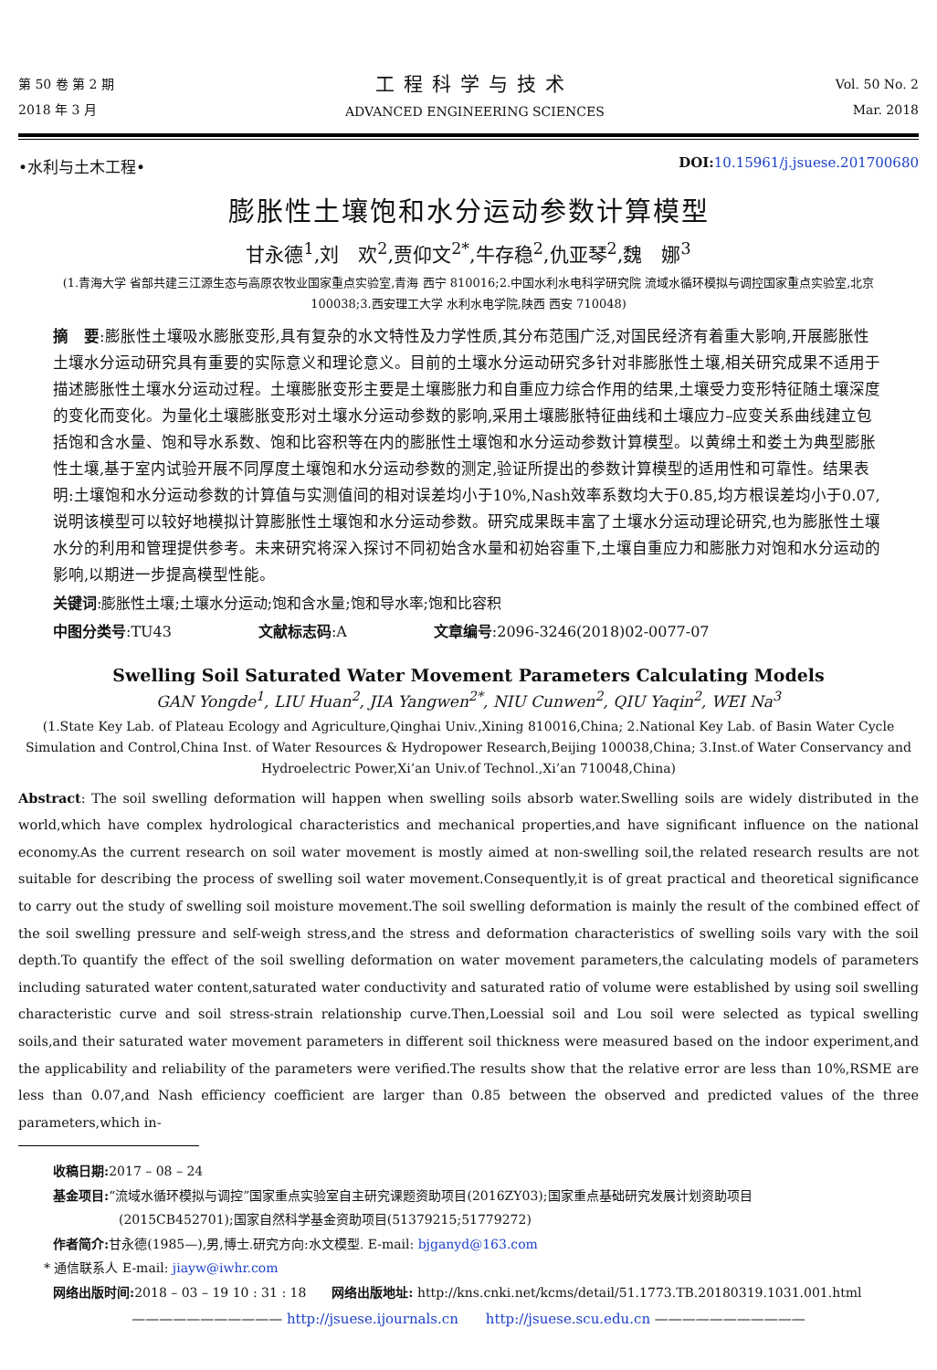第 50 卷 第 2 期
2018 年 3 月
工程科学与技术
ADVANCED ENGINEERING SCIENCES
Vol. 50 No. 2
Mar. 2018
•水利与土木工程• DOI: 10.15961/j.jsuese.201700680
膨胀性土壤饱和水分运动参数计算模型
甘永德<sup>1</sup>,刘　欢<sup>2</sup>,贾仰文<sup>2*</sup>,牛存稳<sup>2</sup>,仇亚琴<sup>2</sup>,魏　娜<sup>3</sup>
(1.青海大学 省部共建三江源生态与高原农牧业国家重点实验室,青海 西宁 810016;2.中国水利水电科学研究院 流域水循环模拟与调控国家重点实验室,北京 100038;3.西安理工大学 水利水电学院,陕西 西安 710048)
摘　要:膨胀性土壤吸水膨胀变形,具有复杂的水文特性及力学性质,其分布范围广泛,对国民经济有着重大影响,开展膨胀性土壤水分运动研究具有重要的实际意义和理论意义。目前的土壤水分运动研究多针对非膨胀性土壤,相关研究成果不适用于描述膨胀性土壤水分运动过程。土壤膨胀变形主要是土壤膨胀力和自重应力综合作用的结果,土壤受力变形特征随土壤深度的变化而变化。为量化土壤膨胀变形对土壤水分运动参数的影响,采用土壤膨胀特征曲线和土壤应力–应变关系曲线建立包括饱和含水量、饱和导水系数、饱和比容积等在内的膨胀性土壤饱和水分运动参数计算模型。以黄绵土和娄土为典型膨胀性土壤,基于室内试验开展不同厚度土壤饱和水分运动参数的测定,验证所提出的参数计算模型的适用性和可靠性。结果表明:土壤饱和水分运动参数的计算值与实测值间的相对误差均小于10%,Nash效率系数均大于0.85,均方根误差均小于0.07,说明该模型可以较好地模拟计算膨胀性土壤饱和水分运动参数。研究成果既丰富了土壤水分运动理论研究,也为膨胀性土壤水分的利用和管理提供参考。未来研究将深入探讨不同初始含水量和初始容重下,土壤自重应力和膨胀力对饱和水分运动的影响,以期进一步提高模型性能。
关键词:膨胀性土壤;土壤水分运动;饱和含水量;饱和导水率;饱和比容积
中图分类号:TU43 文献标志码:A 文章编号:2096-3246(2018)02-0077-07
Swelling Soil Saturated Water Movement Parameters Calculating Models
GAN Yongde<sup>1</sup>, LIU Huan<sup>2</sup>, JIA Yangwen<sup>2*</sup>, NIU Cunwen<sup>2</sup>, QIU Yaqin<sup>2</sup>, WEI Na<sup>3</sup>
(1.State Key Lab. of Plateau Ecology and Agriculture,Qinghai Univ.,Xining 810016,China; 2.National Key Lab. of Basin Water Cycle Simulation and Control,China Inst. of Water Resources & Hydropower Research,Beijing 100038,China; 3.Inst.of Water Conservancy and Hydroelectric Power,Xi’an Univ.of Technol.,Xi’an 710048,China)
Abstract: The soil swelling deformation will happen when swelling soils absorb water.Swelling soils are widely distributed in the world,which have complex hydrological characteristics and mechanical properties,and have significant influence on the national economy.As the current research on soil water movement is mostly aimed at non-swelling soil,the related research results are not suitable for describing the process of swelling soil water movement.Consequently,it is of great practical and theoretical significance to carry out the study of swelling soil moisture movement.The soil swelling deformation is mainly the result of the combined effect of the soil swelling pressure and self-weigh stress,and the stress and deformation characteristics of swelling soils vary with the soil depth.To quantify the effect of the soil swelling deformation on water movement parameters,the calculating models of parameters including saturated water content,saturated water conductivity and saturated ratio of volume were established by using soil swelling characteristic curve and soil stress-strain relationship curve.Then,Loessial soil and Lou soil were selected as typical swelling soils,and their saturated water movement parameters in different soil thickness were measured based on the indoor experiment,and the applicability and reliability of the parameters were verified.The results show that the relative error are less than 10%,RSME are less than 0.07,and Nash efficiency coefficient are larger than 0.85 between the observed and predicted values of the three parameters,which in-
收稿日期: 2017 – 08 – 24
基金项目:“流域水循环模拟与调控”国家重点实验室自主研究课题资助项目(2016ZY03);国家重点基础研究发展计划资助项目
(2015CB452701);国家自然科学基金资助项目(51379215;51779272)
作者简介: 甘永德(1985—),男,博士.研究方向:水文模型. E-mail: bjganyd@163.com
* 通信联系人 E-mail: jiayw@iwhr.com
网络出版时间: 2018 – 03 – 19 10 : 31 : 18　　网络出版地址: http://kns.cnki.net/kcms/detail/51.1773.TB.20180319.1031.001.html
——————————— http://jsuese.ijournals.cn　　http://jsuese.scu.edu.cn ———————————